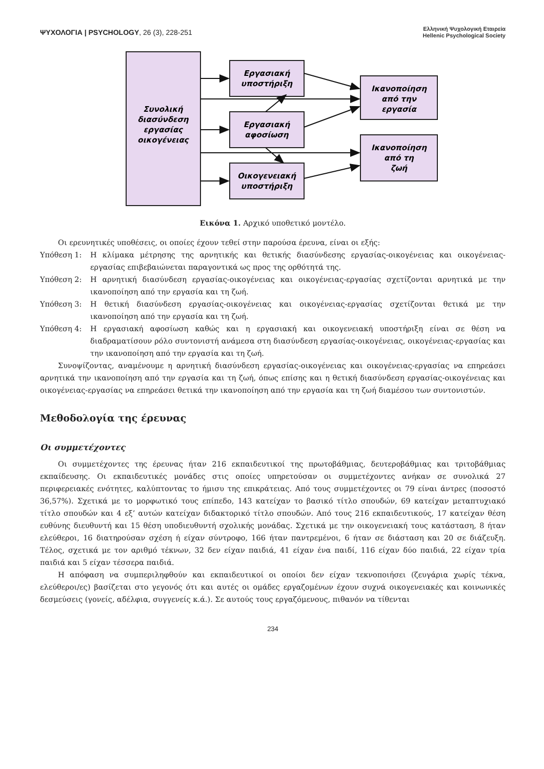ΨΥΧΟΛΟΓΙΑ | PSYCHOLOGY, 26 (3), 228-251
Ελληνική Ψυχολογική Εταιρεία
Hellenic Psychological Society
Συνολική
διασύνδεση
εργασίας
οικογένειας
Εργασιακή
υποστήριξη
Εργασιακή
αφοσίωση
Οικογενειακή
υποστήριξη
Ικανοποίηση
από την
εργασία
Ικανοποίηση
από τη
ζωή
Εικόνα 1. Αρχικό υποθετικό μοντέλο.
Οι ερευνητικές υποθέσεις, οι οποίες έχουν τεθεί στην παρούσα έρευνα, είναι οι εξής:
Υπόθεση 1: Η κλίμακα μέτρησης της αρνητικής και θετικής διασύνδεσης εργασίας-οικογένειας και οικογένειας-εργασίας επιβεβαιώνεται παραγοντικά ως προς της ορθότητά της.
Υπόθεση 2: Η αρνητική διασύνδεση εργασίας-οικογένειας και οικογένειας-εργασίας σχετίζονται αρνητικά με την ικανοποίηση από την εργασία και τη ζωή.
Υπόθεση 3: Η θετική διασύνδεση εργασίας-οικογένειας και οικογένειας-εργασίας σχετίζονται θετικά με την ικανοποίηση από την εργασία και τη ζωή.
Υπόθεση 4: Η εργασιακή αφοσίωση καθώς και η εργασιακή και οικογενειακή υποστήριξη είναι σε θέση να διαδραματίσουν ρόλο συντονιστή ανάμεσα στη διασύνδεση εργασίας-οικογένειας, οικογένειας-εργασίας και την ικανοποίηση από την εργασία και τη ζωή.
Συνοψίζοντας, αναμένουμε η αρνητική διασύνδεση εργασίας-οικογένειας και οικογένειας-εργασίας να επηρεάσει αρνητικά την ικανοποίηση από την εργασία και τη ζωή, όπως επίσης και η θετική διασύνδεση εργασίας-οικογένειας και οικογένειας-εργασίας να επηρεάσει θετικά την ικανοποίηση από την εργασία και τη ζωή διαμέσου των συντονιστών.
Μεθοδολογία της έρευνας
Οι συμμετέχοντες
Οι συμμετέχοντες της έρευνας ήταν 216 εκπαιδευτικοί της πρωτοβάθμιας, δευτεροβάθμιας και τριτοβάθμιας εκπαίδευσης. Οι εκπαιδευτικές μονάδες στις οποίες υπηρετούσαν οι συμμετέχοντες ανήκαν σε συνολικά 27 περιφερειακές ενότητες, καλύπτοντας το ήμισυ της επικράτειας. Από τους συμμετέχοντες οι 79 είναι άντρες (ποσοστό 36,57%). Σχετικά με το μορφωτικό τους επίπεδο, 143 κατείχαν το βασικό τίτλο σπουδών, 69 κατείχαν μεταπτυχιακό τίτλο σπουδών και 4 εξ’ αυτών κατείχαν διδακτορικό τίτλο σπουδών. Από τους 216 εκπαιδευτικούς, 17 κατείχαν θέση ευθύνης διευθυντή και 15 θέση υποδιευθυντή σχολικής μονάδας. Σχετικά με την οικογενειακή τους κατάσταση, 8 ήταν ελεύθεροι, 16 διατηρούσαν σχέση ή είχαν σύντροφο, 166 ήταν παντρεμένοι, 6 ήταν σε διάσταση και 20 σε διάζευξη. Τέλος, σχετικά με τον αριθμό τέκνων, 32 δεν είχαν παιδιά, 41 είχαν ένα παιδί, 116 είχαν δύο παιδιά, 22 είχαν τρία παιδιά και 5 είχαν τέσσερα παιδιά.
Η απόφαση να συμπεριληφθούν και εκπαιδευτικοί οι οποίοι δεν είχαν τεκνοποιήσει (ζευγάρια χωρίς τέκνα, ελεύθεροι/ες) βασίζεται στο γεγονός ότι και αυτές οι ομάδες εργαζομένων έχουν συχνά οικογενειακές και κοινωνικές δεσμεύσεις (γονείς, αδέλφια, συγγενείς κ.ά.). Σε αυτούς τους εργαζόμενους, πιθανόν να τίθενται
234